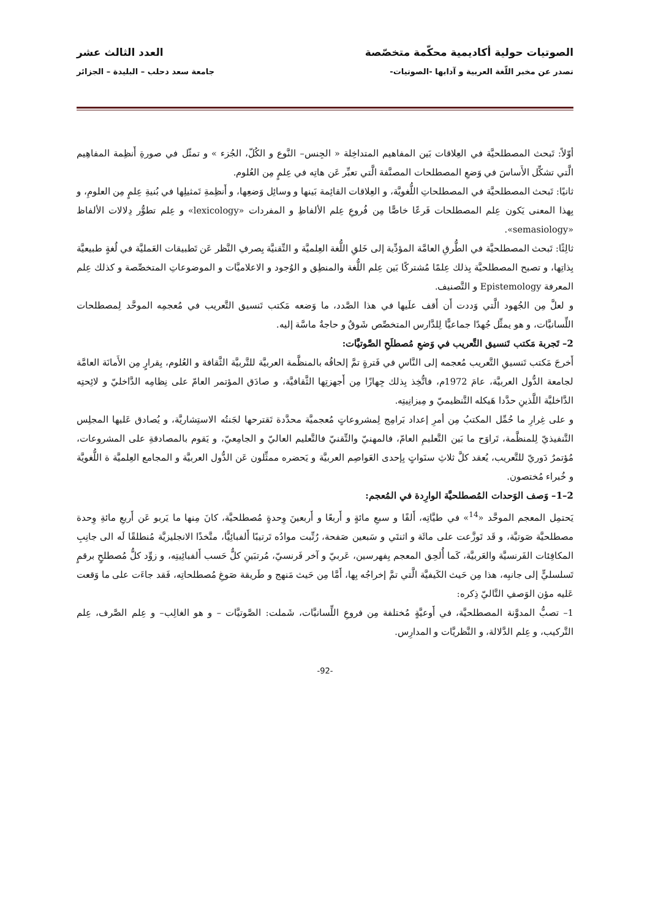الصوتيات حولية أكاديمية محكّمة متخصّصة العدد الثالث عشر
تصدر عن مخبر اللّغة العربية و آدابها -الصوتيات- جامعة سعد دحلب – البليدة – الجزائر
أوّلاً: تَبحث المصطلحيَّة في العِلاقات بَين المفاهيم المتداخِلة « الجِنس– النَّوع و الكُلّ، الجُزء » و تمثّل في صورةِ أَنظِمة المفاهِيم الَّتي تشكِّل الأَساسَ في وَضعِ المصطلحات المصنَّفة الَّتي تعبِّر عَن هاتِه في عِلمٍ مِن العُلوم.
ثانيًا: تَبحث المصطلحيَّة في المصطلحاتِ اللُّغويَّة، و العِلاقات القائِمة بَينها و وسائِل وَضعِها، و أَنظِمةِ تَمثيلِها في بُنيةِ عِلمٍ مِن العلومِ، و بِهذا المعنى يَكون عِلم المصطلحات فَرعًا خاصًّا مِن فُروعِ عِلم الألفاظِ و المفردات «lexicology» و عِلم تطوُّر دِلالات الألفاظ «semasiology».
ثالِثًا: تَبحث المصطلحيَّة في الطُّرقِ العامَّة المؤدِّية إلى خَلقِ اللُّغة العِلميَّة و التِّقنيَّة بِصرفِ النَّظر عَن تَطبيقات العَمليَّة في لُغةٍ طبيعيَّة بِذاتِها، و تصبح المصطلحيَّة بِذلك عِلمًا مُشتركًا بَين عِلم اللُّغة والمنطِق و الوُجود و الاعلاميَّات و الموضوعاتِ المتخصِّصة و كذلك عِلم المعرفة Epistemology و التَّصنيف.
و لعلَّ مِن الجُهود الَّتي وَددت أَن أَقف علَيها في هذا الصَّدد، ما وَضعه مَكتب تَنسيق التَّعريب في مُعجمِه الموحَّد لِمصطلحات اللِّسانيَّات، و هو يمثِّل جُهدًا جماعيًّا لِلدَّارس المتخصِّص شَوقٌ و حاجةٌ ماسَّة إليه.
2– تَجربة مَكتب تَنسيق التَّعريب في وَضعِ مُصطلَحِ الصَّوتيَّات:
أَخرجَ مَكتب تَنسيقِ التَّعريب مُعجمه إلى النَّاسِ في فَترةٍ تمَّ إلحاقُه بالمنظَّمة العربيَّة للتَّربيَّة الثَّقافة و العُلوم، بِقرارٍ مِن الأَمانَة العامَّة لجامعة الدُّول العربيَّة، عامَ 1972م، فاتُّخِذ بِذلك جِهازًا مِن أَجهزتِها الثَّقافيَّة، و صادَق المؤتمر العامّ على نِظامِه الدَّاخليّ و لائِحتِه الدَّاخليَّة اللَّذينِ حدَّدا هَيكله التَّنظيميّ و مِيزانِيتِه.
و على غِرارِ ما حُمِّل المكتبُ مِن أمرِ إعداد بَرامِج لِمشروعاتٍ مُعجميَّة محدَّدة تَقترحها لجَنتُه الاستِشاريَّة، و يُصادق عَليها المجلِس التَّنفيذيّ لِلمنظَّمة، تَراوَح ما بَين التَّعليمِ العامّ، فالمهنيّ والتِّقنيّ فالتَّعليم العاليّ و الجامِعيّ، و يَقوم بالمصادقةِ على المشروعات، مُؤتمرٌ دَوريّ للتَّعريب، يُعقد كلَّ ثلاثِ سنَواتٍ بِإحدى العَواصِم العربيَّة و يَحضره ممثِّلون عَن الدُّول العربيَّة و المجامع العِلميَّة ة اللُّغويَّة و خُبراء مُختصون.
2–1– وَصف الوَحدات المُصطلحيَّة الوارِدة في المُعجم:
يَحتمِل المعجم الموحَّد «<sup>14</sup>» في طيَّاتِه، أَلفًا و سبعِ مائةٍ و أَربعًا و أَربعينَ وِحدةٍ مُصطلحيَّة، كانَ مِنها ما يَربو عَن أَربعِ مائةِ وِحدة مصطلحيَّة صَوتيَّة، و قَد تَوزَّعت على مائَة و اثنتَي و سَبعين صَفحة، رُتِّبت موادُه تَرتيبًا أَلفبائِيًّا، متَّخذًا الانجليزيَّة مُنطلقًا لَه الى جانِبِ المكافِئات الفَرنسيَّة والعَربيَّة، كَما أُلحِق المعجم بِفهرسين، عَربيّ و آخر فَرنسيّ، مُرتبَينِ كلٌّ حَسب أَلفبائِيتِه، و زوِّد كلُّ مُصطلحٍ برقمٍ تَسلسليٍّ إلى جانبِه، هذا مِن حَيث الكَيفيَّة الَّتي تمَّ إخراجُه بِها، أَمَّا مِن حَيث مَنهج و طَريقة صَوغِ مُصطلحاتِه، فَقد جاءَت على ما وَقعت عَليه مؤن الوَصفِ التَّاليّ ذِكره:
1– تصبُّ المدوَّنة المصطلحيَّة، في أَوعيَّةٍ مُختلفة مِن فروعِ اللِّسانيَّات، شَملت: الصَّوتيَّات – و هو الغالِب– و عِلم الصَّرف، عِلم التَّركيب، و عِلم الدَّلالة، و النَّظريَّات و المدارِس.
-92-